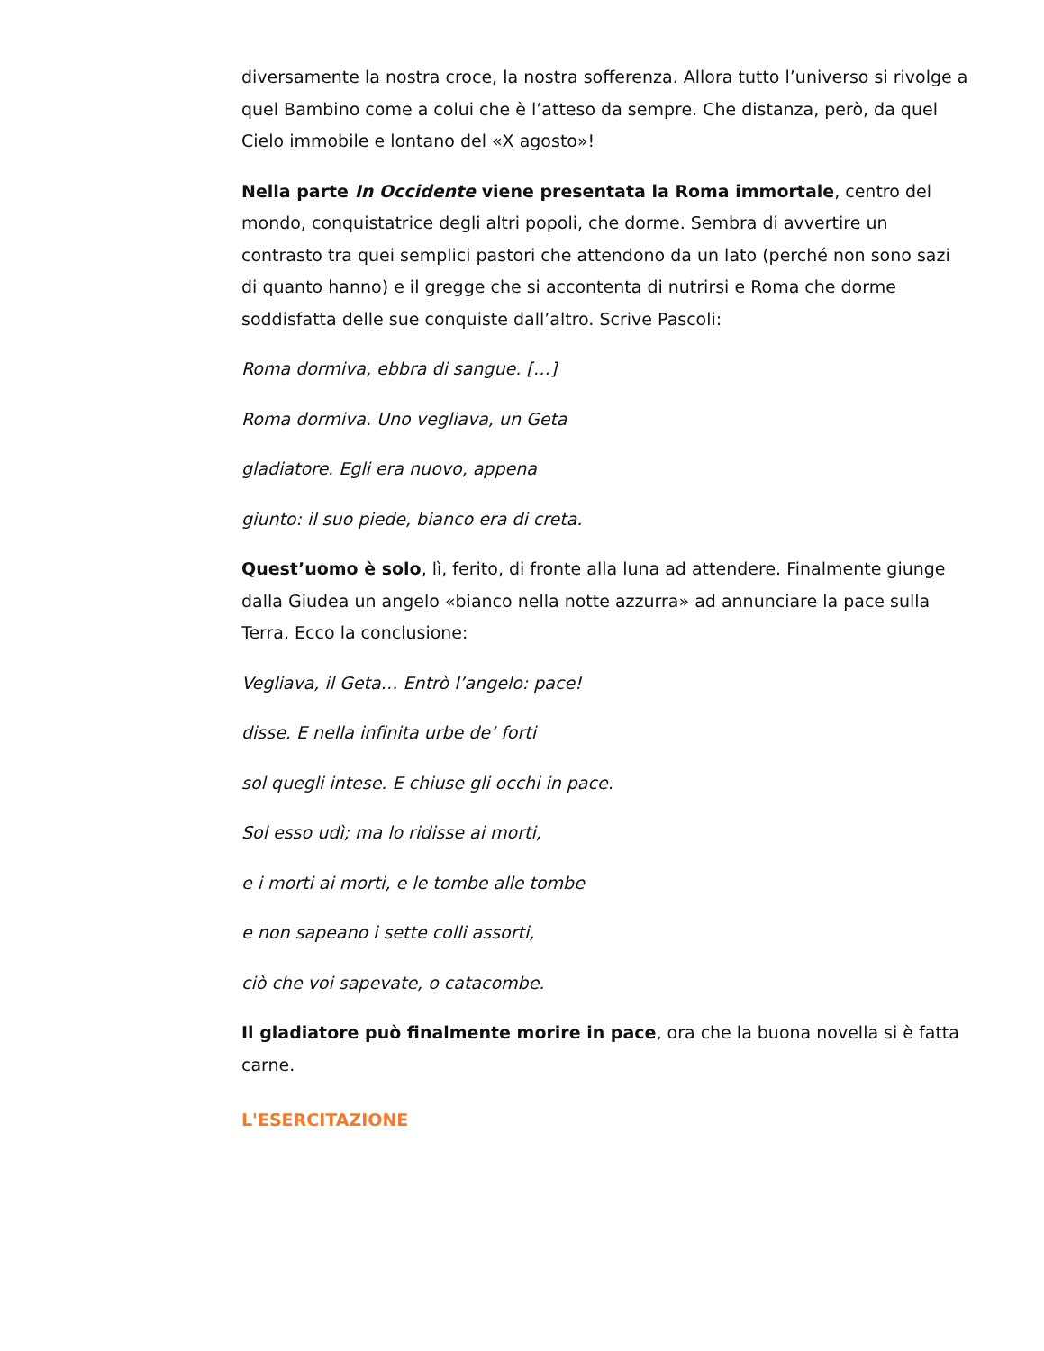diversamente la nostra croce, la nostra sofferenza. Allora tutto l’universo si rivolge a quel Bambino come a colui che è l’atteso da sempre. Che distanza, però, da quel Cielo immobile e lontano del «X agosto»!
Nella parte In Occidente viene presentata la Roma immortale, centro del mondo, conquistatrice degli altri popoli, che dorme. Sembra di avvertire un contrasto tra quei semplici pastori che attendono da un lato (perché non sono sazi di quanto hanno) e il gregge che si accontenta di nutrirsi e Roma che dorme soddisfatta delle sue conquiste dall’altro. Scrive Pascoli:
Roma dormiva, ebbra di sangue. […]
Roma dormiva. Uno vegliava, un Geta
gladiatore. Egli era nuovo, appena
giunto: il suo piede, bianco era di creta.
Quest’uomo è solo, lì, ferito, di fronte alla luna ad attendere. Finalmente giunge dalla Giudea un angelo «bianco nella notte azzurra» ad annunciare la pace sulla Terra. Ecco la conclusione:
Vegliava, il Geta… Entrò l’angelo: pace!
disse. E nella infinita urbe de’ forti
sol quegli intese. E chiuse gli occhi in pace.
Sol esso udì; ma lo ridisse ai morti,
e i morti ai morti, e le tombe alle tombe
e non sapeano i sette colli assorti,
ciò che voi sapevate, o catacombe.
Il gladiatore può finalmente morire in pace, ora che la buona novella si è fatta carne.
L'ESERCITAZIONE